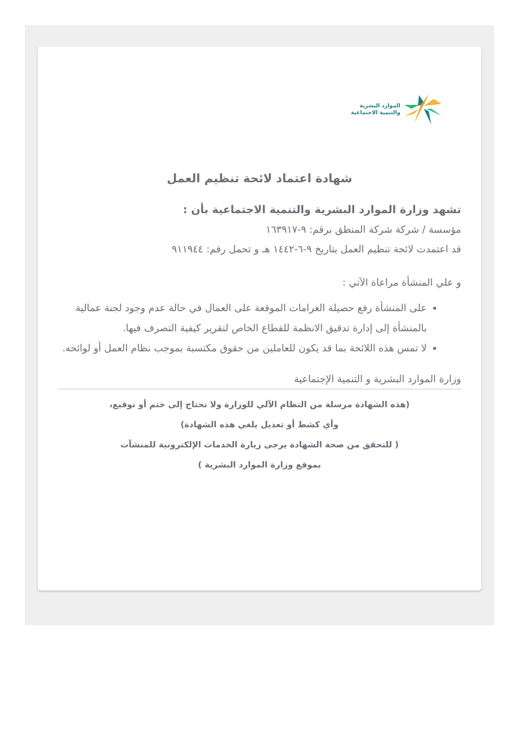الموارد البشرية
والتنمية الاجتماعية
شهادة اعتماد لائحة تنظيم العمل
تشهد وزارة الموارد البشرية والتنمية الاجتماعية بأن :
مؤسسة / شركة شركة المنطق برقم: ٩-١٦٣٩١٧
قد اعتمدت لائحة تنظيم العمل بتاريخ ٩-٦-١٤٤٢ هـ و تحمل رقم: ٩١١٩٤٤
و علي المنشأة مراعاة الآتي :
على المنشأة رفع حصيلة الغرامات الموقعة على العمال في حالة عدم وجود لجنة عمالية بالمنشأة إلى إدارة تدقيق الانظمة للقطاع الخاص لتقرير كيفية التصرف فيها.
لا تمس هذه اللائحة بما قد يكون للعاملين من حقوق مكتسبة بموجب نظام العمل أو لوائحه.
وزارة الموارد البشرية و التنمية الإجتماعية
(هذه الشهادة مرسلة من النظام الآلي للوزارة ولا تحتاج إلى ختم أو توقيع،
وأي كشط أو تعديل يلغي هذه الشهادة)
( للتحقق من صحة الشهادة يرجى زيارة الخدمات الإلكترونية للمنشآت
بموقع وزارة الموارد البشرية )